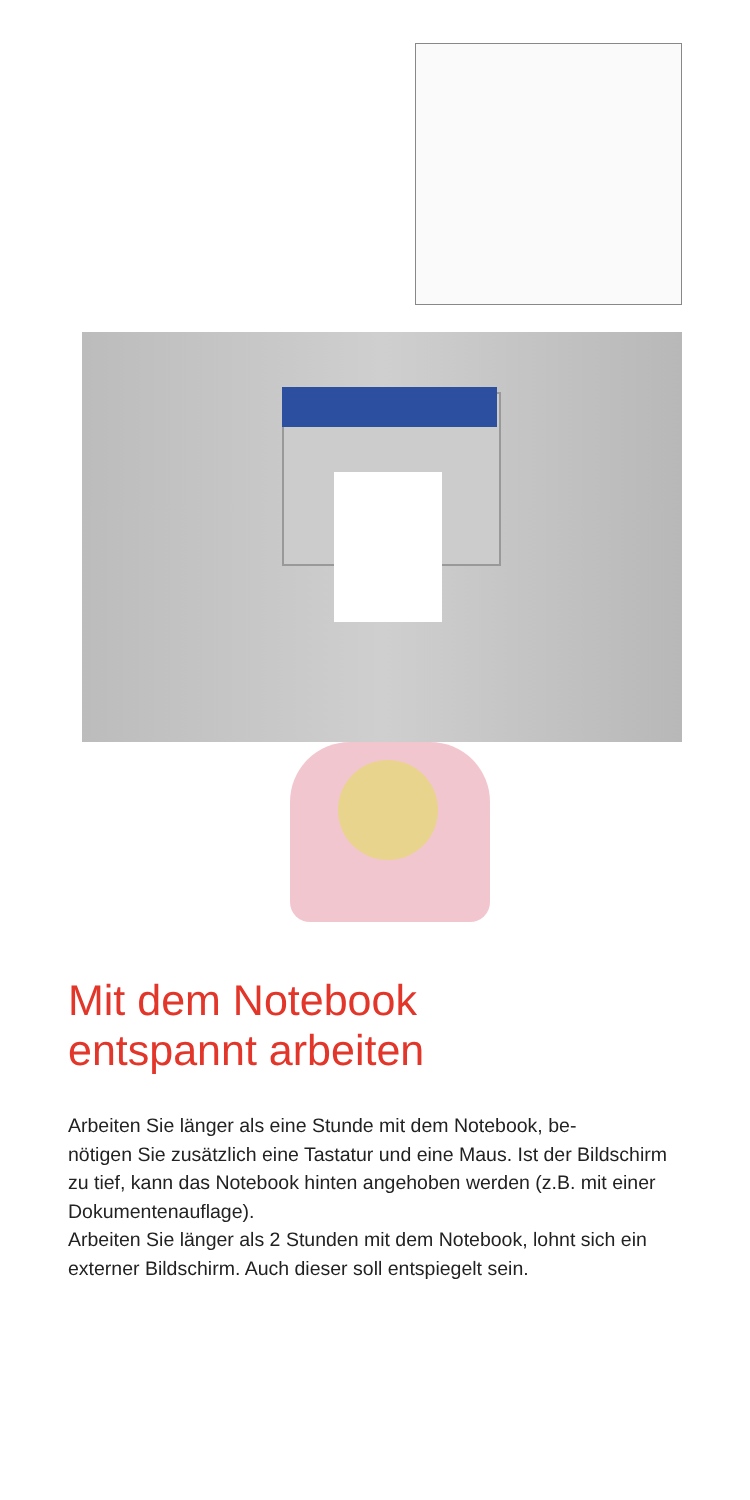Mit dem Notebook
entspannt arbeiten
Arbeiten Sie länger als eine Stunde mit dem Notebook, be-
nötigen Sie zusätzlich eine Tastatur und eine Maus. Ist der Bildschirm zu tief, kann das Notebook hinten angehoben werden (z.B. mit einer Dokumentenauflage).
Arbeiten Sie länger als 2 Stunden mit dem Notebook, lohnt sich ein externer Bildschirm. Auch dieser soll entspiegelt sein.